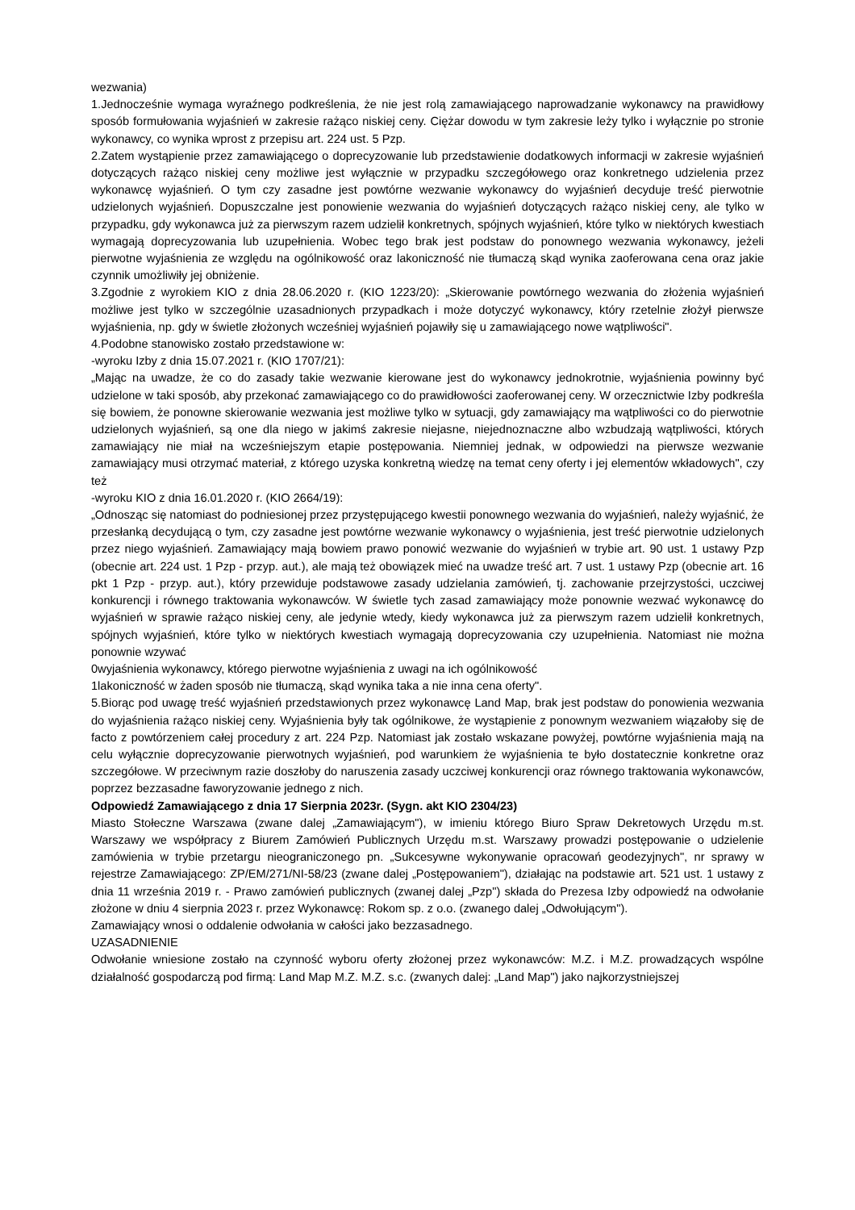wezwania)
1.Jednocześnie wymaga wyraźnego podkreślenia, że nie jest rolą zamawiającego naprowadzanie wykonawcy na prawidłowy sposób formułowania wyjaśnień w zakresie rażąco niskiej ceny. Ciężar dowodu w tym zakresie leży tylko i wyłącznie po stronie wykonawcy, co wynika wprost z przepisu art. 224 ust. 5 Pzp.
2.Zatem wystąpienie przez zamawiającego o doprecyzowanie lub przedstawienie dodatkowych informacji w zakresie wyjaśnień dotyczących rażąco niskiej ceny możliwe jest wyłącznie w przypadku szczegółowego oraz konkretnego udzielenia przez wykonawcę wyjaśnień. O tym czy zasadne jest powtórne wezwanie wykonawcy do wyjaśnień decyduje treść pierwotnie udzielonych wyjaśnień. Dopuszczalne jest ponowienie wezwania do wyjaśnień dotyczących rażąco niskiej ceny, ale tylko w przypadku, gdy wykonawca już za pierwszym razem udzielił konkretnych, spójnych wyjaśnień, które tylko w niektórych kwestiach wymagają doprecyzowania lub uzupełnienia. Wobec tego brak jest podstaw do ponownego wezwania wykonawcy, jeżeli pierwotne wyjaśnienia ze względu na ogólnikowość oraz lakoniczność nie tłumaczą skąd wynika zaoferowana cena oraz jakie czynnik umożliwiły jej obniżenie.
3.Zgodnie z wyrokiem KIO z dnia 28.06.2020 r. (KIO 1223/20): „Skierowanie powtórnego wezwania do złożenia wyjaśnień możliwe jest tylko w szczególnie uzasadnionych przypadkach i może dotyczyć wykonawcy, który rzetelnie złożył pierwsze wyjaśnienia, np. gdy w świetle złożonych wcześniej wyjaśnień pojawiły się u zamawiającego nowe wątpliwości".
4.Podobne stanowisko zostało przedstawione w:
-wyroku Izby z dnia 15.07.2021 r. (KIO 1707/21):
„Mając na uwadze, że co do zasady takie wezwanie kierowane jest do wykonawcy jednokrotnie, wyjaśnienia powinny być udzielone w taki sposób, aby przekonać zamawiającego co do prawidłowości zaoferowanej ceny. W orzecznictwie Izby podkreśla się bowiem, że ponowne skierowanie wezwania jest możliwe tylko w sytuacji, gdy zamawiający ma wątpliwości co do pierwotnie udzielonych wyjaśnień, są one dla niego w jakimś zakresie niejasne, niejednoznaczne albo wzbudzają wątpliwości, których zamawiający nie miał na wcześniejszym etapie postępowania. Niemniej jednak, w odpowiedzi na pierwsze wezwanie zamawiający musi otrzymać materiał, z którego uzyska konkretną wiedzę na temat ceny oferty i jej elementów wkładowych", czy też
-wyroku KIO z dnia 16.01.2020 r. (KIO 2664/19):
„Odnosząc się natomiast do podniesionej przez przystępującego kwestii ponownego wezwania do wyjaśnień, należy wyjaśnić, że przesłanką decydującą o tym, czy zasadne jest powtórne wezwanie wykonawcy o wyjaśnienia, jest treść pierwotnie udzielonych przez niego wyjaśnień. Zamawiający mają bowiem prawo ponowić wezwanie do wyjaśnień w trybie art. 90 ust. 1 ustawy Pzp (obecnie art. 224 ust. 1 Pzp - przyp. aut.), ale mają też obowiązek mieć na uwadze treść art. 7 ust. 1 ustawy Pzp (obecnie art. 16 pkt 1 Pzp - przyp. aut.), który przewiduje podstawowe zasady udzielania zamówień, tj. zachowanie przejrzystości, uczciwej konkurencji i równego traktowania wykonawców. W świetle tych zasad zamawiający może ponownie wezwać wykonawcę do wyjaśnień w sprawie rażąco niskiej ceny, ale jedynie wtedy, kiedy wykonawca już za pierwszym razem udzielił konkretnych, spójnych wyjaśnień, które tylko w niektórych kwestiach wymagają doprecyzowania czy uzupełnienia. Natomiast nie można ponownie wzywać
0wyjaśnienia wykonawcy, którego pierwotne wyjaśnienia z uwagi na ich ogólnikowość
1lakoniczność w żaden sposób nie tłumaczą, skąd wynika taka a nie inna cena oferty".
5.Biorąc pod uwagę treść wyjaśnień przedstawionych przez wykonawcę Land Map, brak jest podstaw do ponowienia wezwania do wyjaśnienia rażąco niskiej ceny. Wyjaśnienia były tak ogólnikowe, że wystąpienie z ponownym wezwaniem wiązałoby się de facto z powtórzeniem całej procedury z art. 224 Pzp. Natomiast jak zostało wskazane powyżej, powtórne wyjaśnienia mają na celu wyłącznie doprecyzowanie pierwotnych wyjaśnień, pod warunkiem że wyjaśnienia te było dostatecznie konkretne oraz szczegółowe. W przeciwnym razie doszłoby do naruszenia zasady uczciwej konkurencji oraz równego traktowania wykonawców, poprzez bezzasadne faworyzowanie jednego z nich.
Odpowiedź Zamawiającego z dnia 17 Sierpnia 2023r. (Sygn. akt KIO 2304/23)
Miasto Stołeczne Warszawa (zwane dalej „Zamawiającym"), w imieniu którego Biuro Spraw Dekretowych Urzędu m.st. Warszawy we współpracy z Biurem Zamówień Publicznych Urzędu m.st. Warszawy prowadzi postępowanie o udzielenie zamówienia w trybie przetargu nieograniczonego pn. „Sukcesywne wykonywanie opracowań geodezyjnych", nr sprawy w rejestrze Zamawiającego: ZP/EM/271/NI-58/23 (zwane dalej „Postępowaniem"), działając na podstawie art. 521 ust. 1 ustawy z dnia 11 września 2019 r. - Prawo zamówień publicznych (zwanej dalej „Pzp") składa do Prezesa Izby odpowiedź na odwołanie złożone w dniu 4 sierpnia 2023 r. przez Wykonawcę: Rokom sp. z o.o. (zwanego dalej „Odwołującym").
Zamawiający wnosi o oddalenie odwołania w całości jako bezzasadnego.
UZASADNIENIE
Odwołanie wniesione zostało na czynność wyboru oferty złożonej przez wykonawców: M.Z. i M.Z. prowadzących wspólne działalność gospodarczą pod firmą: Land Map M.Z. M.Z. s.c. (zwanych dalej: „Land Map") jako najkorzystniejszej